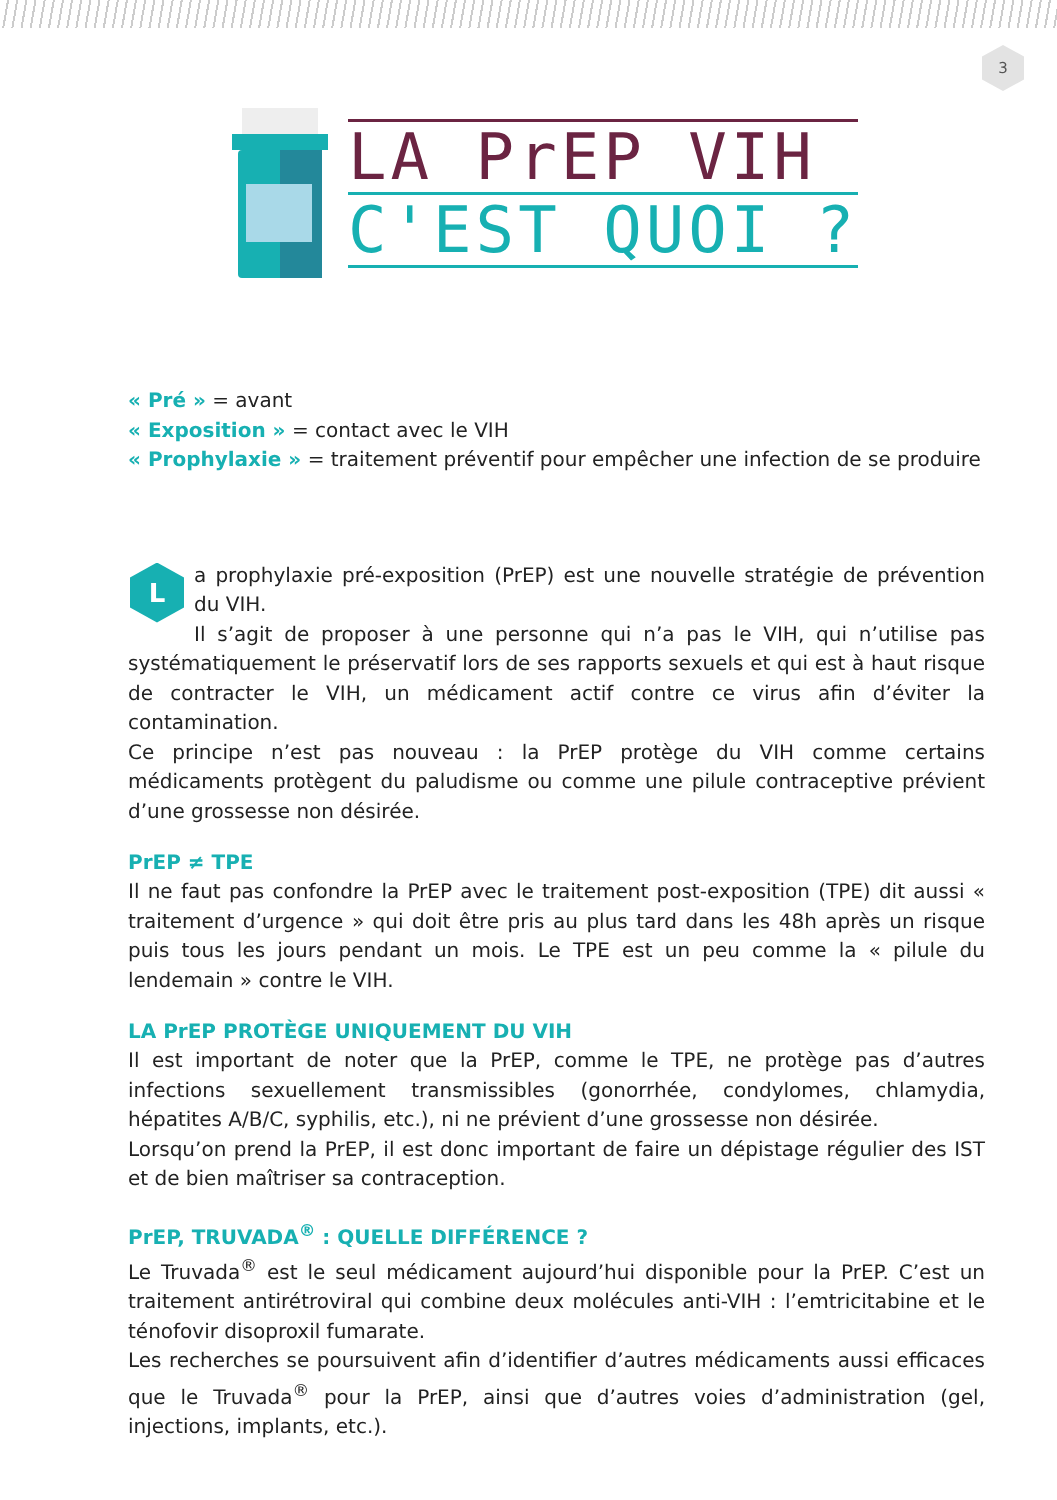3
LA PrEP VIH
C'EST QUOI ?
« Pré » = avant
« Exposition » = contact avec le VIH
« Prophylaxie » = traitement préventif pour empêcher une infection de se produire
La prophylaxie pré-exposition (PrEP) est une nouvelle stratégie de prévention du VIH.
Il s’agit de proposer à une personne qui n’a pas le VIH, qui n’utilise pas systématiquement le préservatif lors de ses rapports sexuels et qui est à haut risque de contracter le VIH, un médicament actif contre ce virus afin d’éviter la contamination.
Ce principe n’est pas nouveau : la PrEP protège du VIH comme certains médicaments protègent du paludisme ou comme une pilule contraceptive prévient d’une grossesse non désirée.
PrEP ≠ TPE
Il ne faut pas confondre la PrEP avec le traitement post-exposition (TPE) dit aussi « traitement d’urgence » qui doit être pris au plus tard dans les 48h après un risque puis tous les jours pendant un mois. Le TPE est un peu comme la « pilule du lendemain » contre le VIH.
LA PrEP PROTÈGE UNIQUEMENT DU VIH
Il est important de noter que la PrEP, comme le TPE, ne protège pas d’autres infections sexuellement transmissibles (gonorrhée, condylomes, chlamydia, hépatites A/B/C, syphilis, etc.), ni ne prévient d’une grossesse non désirée.
Lorsqu’on prend la PrEP, il est donc important de faire un dépistage régulier des IST et de bien maîtriser sa contraception.
PrEP, TRUVADA<sup>®</sup> : QUELLE DIFFÉRENCE ?
Le Truvada<sup>®</sup> est le seul médicament aujourd’hui disponible pour la PrEP. C’est un traitement antirétroviral qui combine deux molécules anti-VIH : l’emtricitabine et le ténofovir disoproxil fumarate.
Les recherches se poursuivent afin d’identifier d’autres médicaments aussi efficaces que le Truvada<sup>®</sup> pour la PrEP, ainsi que d’autres voies d’administration (gel, injections, implants, etc.).